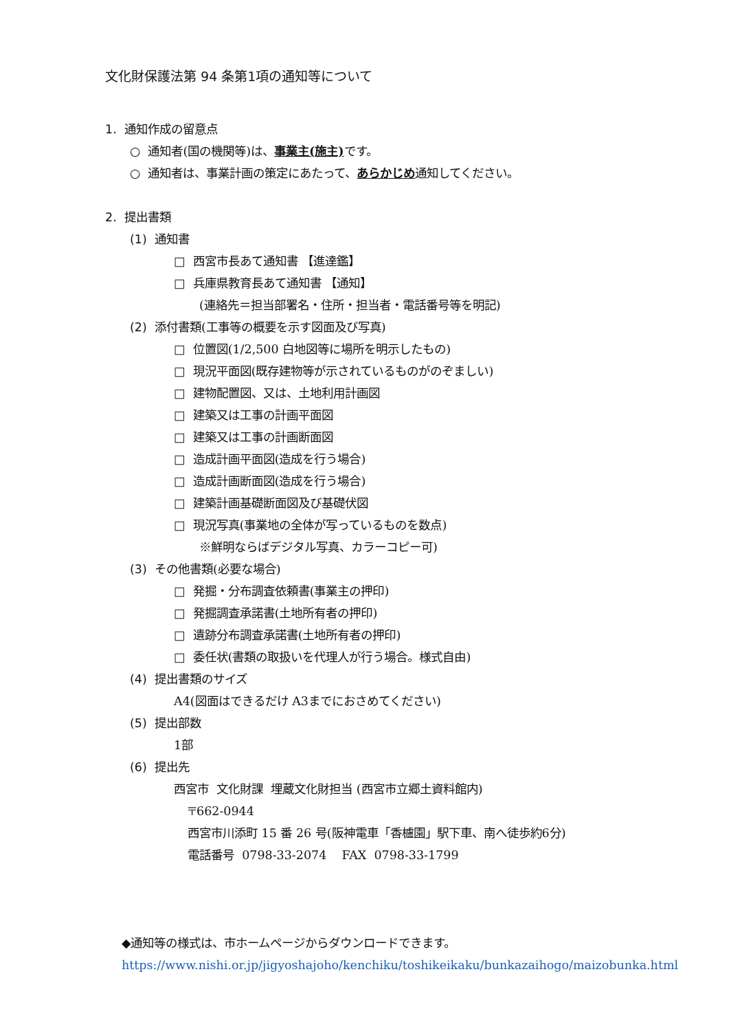文化財保護法第 94 条第1項の通知等について
1. 通知作成の留意点
○ 通知者(国の機関等)は、事業主(施主) です。
○ 通知者は、事業計画の策定にあたって、あらかじめ通知してください。
2. 提出書類
(1) 通知書
□ 西宮市長あて通知書 【進達鑑】
□ 兵庫県教育長あて通知書 【通知】
(連絡先＝担当部署名・住所・担当者・電話番号等を明記)
(2) 添付書類(工事等の概要を示す図面及び写真)
□ 位置図(1/2,500 白地図等に場所を明示したもの)
□ 現況平面図(既存建物等が示されているものがのぞましい)
□ 建物配置図、又は、土地利用計画図
□ 建築又は工事の計画平面図
□ 建築又は工事の計画断面図
□ 造成計画平面図(造成を行う場合)
□ 造成計画断面図(造成を行う場合)
□ 建築計画基礎断面図及び基礎伏図
□ 現況写真(事業地の全体が写っているものを数点)
※鮮明ならばデジタル写真、カラーコピー可)
(3) その他書類(必要な場合)
□ 発掘・分布調査依頼書(事業主の押印)
□ 発掘調査承諾書(土地所有者の押印)
□ 遺跡分布調査承諾書(土地所有者の押印)
□ 委任状(書類の取扱いを代理人が行う場合。様式自由)
(4) 提出書類のサイズ
A4(図面はできるだけ A3までにおさめてください)
(5) 提出部数
1部
(6) 提出先
西宮市 文化財課 埋蔵文化財担当 (西宮市立郷土資料館内)
〒662-0944
西宮市川添町 15 番 26 号(阪神電車「香櫨園」駅下車、南へ徒歩約6分)
電話番号 0798-33-2074 FAX 0798-33-1799
◆通知等の様式は、市ホームページからダウンロードできます。
https://www.nishi.or.jp/jigyoshajoho/kenchiku/toshikeikaku/bunkazaihogo/maizobunka.html